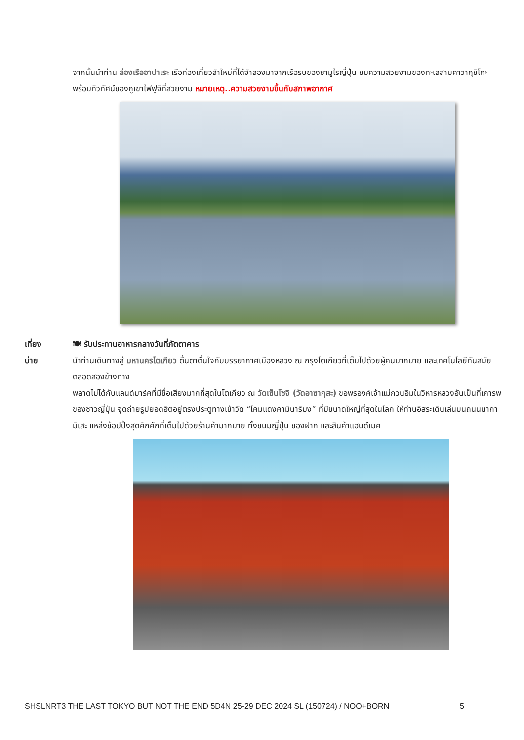จากนั้นนำท่าน ล่องเรืออาปาเระ เรือท่องเที่ยวลำใหม่ที่ได้จำลองมาจากเรือรบของซามูไรญี่ปุ่น ชมความสวยงามของทะเลสาบคาวากุชิโกะ พร้อมทิวทัศน์ของภูเขาไฟฟูจิที่สวยงาม หมายเหตุ..ความสวยงามขึ้นกับสภาพอากาศ
เที่ยง
บ่าย
🍽 รับประทานอาหารกลางวันที่ภัตตาคาร
นำท่านเดินทางสู่ มหานครโตเกียว ตื่นตาตื่นใจกับบรรยากาศเมืองหลวง ณ กรุงโตเกียวที่เต็มไปด้วยผู้คนมากมาย และเทคโนโลยีทันสมัยตลอดสองข้างทาง
พลาดไม่ได้กับแลนด์มาร์คที่มีชื่อเสียงมากที่สุดในโตเกียว ณ วัดเซ็นโซจิ (วัดอาซากุสะ) ขอพรองค์เจ้าแม่กวนอิมในวิหารหลวงอันเป็นที่เคารพของชาวญี่ปุ่น จุดถ่ายรูปยอดฮิตอยู่ตรงประตูทางเข้าวัด “โคมแดงคามินาริมง” ที่มีขนาดใหญ่ที่สุดในโลก ให้ท่านอิสระเดินเล่นบนถนนนากามิเสะ แหล่งช้อปปิ้งสุดคึกคักที่เต็มไปด้วยร้านค้ามากมาย ทั้งขนมญี่ปุ่น ของฝาก และสินค้าแฮนด์เมค
SHSLNRT3 THE LAST TOKYO BUT NOT THE END 5D4N 25-29 DEC 2024 SL (150724) / NOO+BORN 5